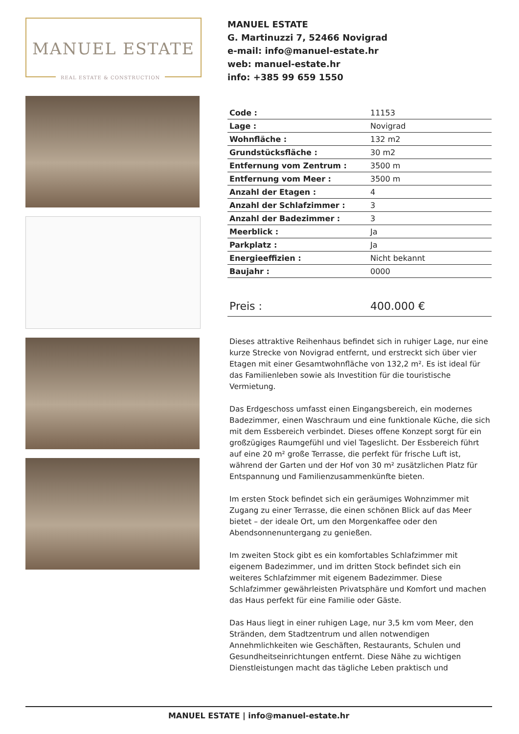MANUEL ESTATE
REAL ESTATE & CONSTRUCTION
MANUEL ESTATE
G. Martinuzzi 7, 52466 Novigrad
e-mail: info@manuel-estate.hr
web: manuel-estate.hr
info: +385 99 659 1550
| Code : | 11153 |
| Lage : | Novigrad |
| Wohnfläche : | 132 m2 |
| Grundstücksfläche : | 30 m2 |
| Entfernung vom Zentrum : | 3500 m |
| Entfernung vom Meer : | 3500 m |
| Anzahl der Etagen : | 4 |
| Anzahl der Schlafzimmer : | 3 |
| Anzahl der Badezimmer : | 3 |
| Meerblick : | Ja |
| Parkplatz : | Ja |
| Energieeffizien : | Nicht bekannt |
| Baujahr : | 0000 |
| Preis : | 400.000 € |
Dieses attraktive Reihenhaus befindet sich in ruhiger Lage, nur eine kurze Strecke von Novigrad entfernt, und erstreckt sich über vier Etagen mit einer Gesamtwohnfläche von 132,2 m². Es ist ideal für das Familienleben sowie als Investition für die touristische Vermietung.
Das Erdgeschoss umfasst einen Eingangsbereich, ein modernes Badezimmer, einen Waschraum und eine funktionale Küche, die sich mit dem Essbereich verbindet. Dieses offene Konzept sorgt für ein großzügiges Raumgefühl und viel Tageslicht. Der Essbereich führt auf eine 20 m² große Terrasse, die perfekt für frische Luft ist, während der Garten und der Hof von 30 m² zusätzlichen Platz für Entspannung und Familienzusammenkünfte bieten.
Im ersten Stock befindet sich ein geräumiges Wohnzimmer mit Zugang zu einer Terrasse, die einen schönen Blick auf das Meer bietet – der ideale Ort, um den Morgenkaffee oder den Abendsonnenuntergang zu genießen.
Im zweiten Stock gibt es ein komfortables Schlafzimmer mit eigenem Badezimmer, und im dritten Stock befindet sich ein weiteres Schlafzimmer mit eigenem Badezimmer. Diese Schlafzimmer gewährleisten Privatsphäre und Komfort und machen das Haus perfekt für eine Familie oder Gäste.
Das Haus liegt in einer ruhigen Lage, nur 3,5 km vom Meer, den Stränden, dem Stadtzentrum und allen notwendigen Annehmlichkeiten wie Geschäften, Restaurants, Schulen und Gesundheitseinrichtungen entfernt. Diese Nähe zu wichtigen Dienstleistungen macht das tägliche Leben praktisch und
MANUEL ESTATE | info@manuel-estate.hr